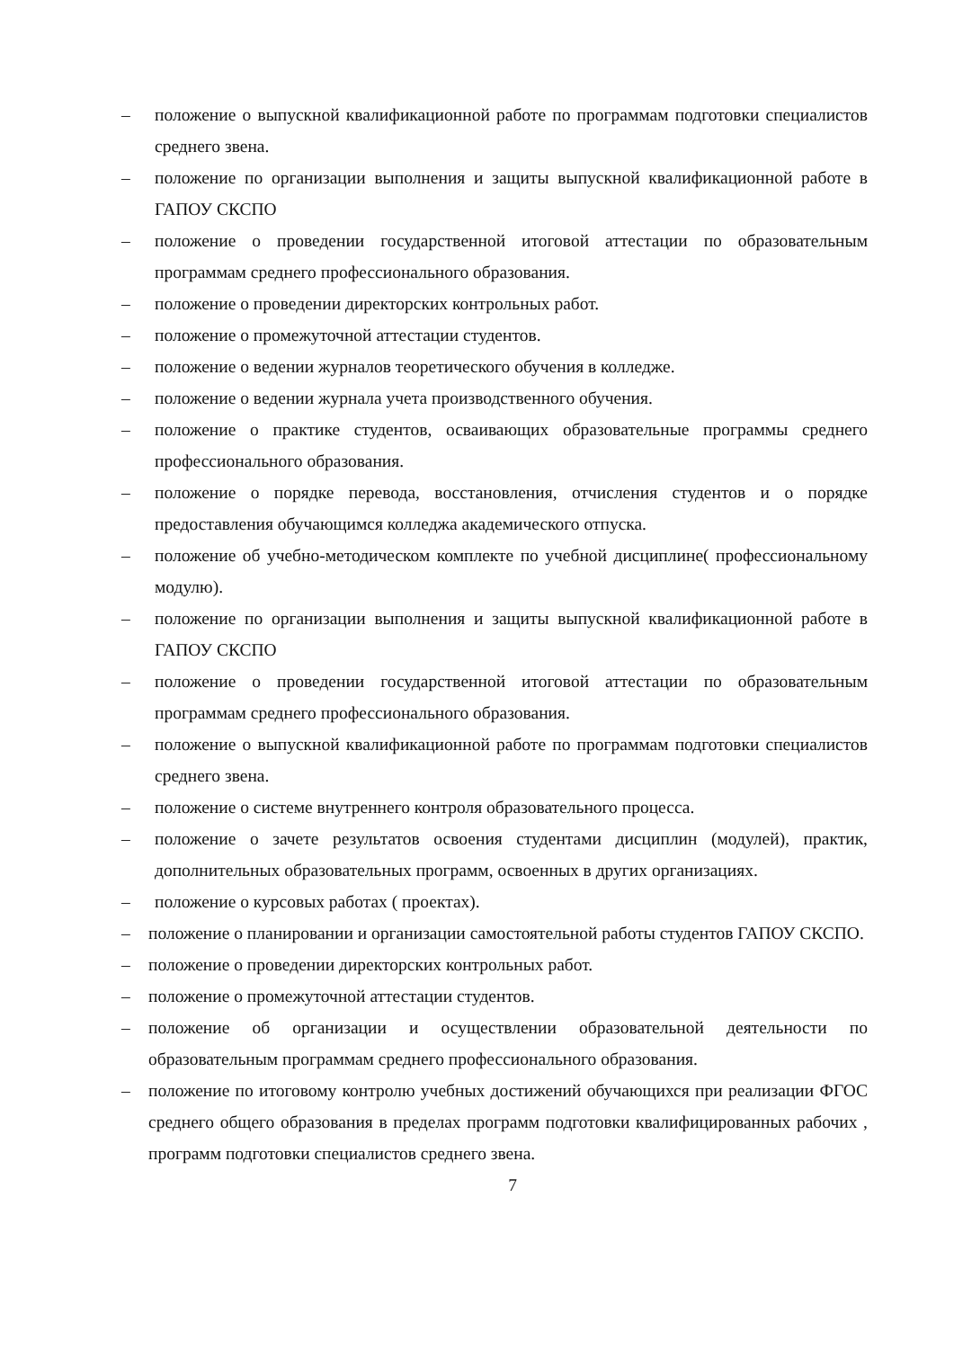– положение о выпускной квалификационной работе по программам подготовки специалистов среднего звена.
– положение по организации выполнения и защиты выпускной квалификационной работе в ГАПОУ СКСПО
– положение о проведении государственной итоговой аттестации по образовательным программам среднего профессионального образования.
– положение о проведении директорских контрольных работ.
– положение о промежуточной аттестации студентов.
– положение о ведении журналов теоретического обучения в колледже.
– положение о ведении журнала учета производственного обучения.
– положение о практике студентов, осваивающих образовательные программы среднего профессионального образования.
– положение о порядке перевода, восстановления, отчисления студентов и о порядке предоставления обучающимся колледжа академического отпуска.
– положение об учебно-методическом комплекте по учебной дисциплине( профессиональному модулю).
– положение по организации выполнения и защиты выпускной квалификационной работе в ГАПОУ СКСПО
– положение о проведении государственной итоговой аттестации по образовательным программам среднего профессионального образования.
– положение о выпускной квалификационной работе по программам подготовки специалистов среднего звена.
– положение о системе внутреннего контроля образовательного процесса.
– положение о зачете результатов освоения студентами дисциплин (модулей), практик, дополнительных образовательных программ, освоенных в других организациях.
– положение о курсовых работах ( проектах).
– положение о планировании и организации самостоятельной работы студентов ГАПОУ СКСПО.
– положение о проведении директорских контрольных работ.
– положение о промежуточной аттестации студентов.
– положение об организации и осуществлении образовательной деятельности по образовательным программам среднего профессионального образования.
– положение по итоговому контролю учебных достижений обучающихся при реализации ФГОС среднего общего образования в пределах программ подготовки квалифицированных рабочих , программ подготовки специалистов среднего звена.
7